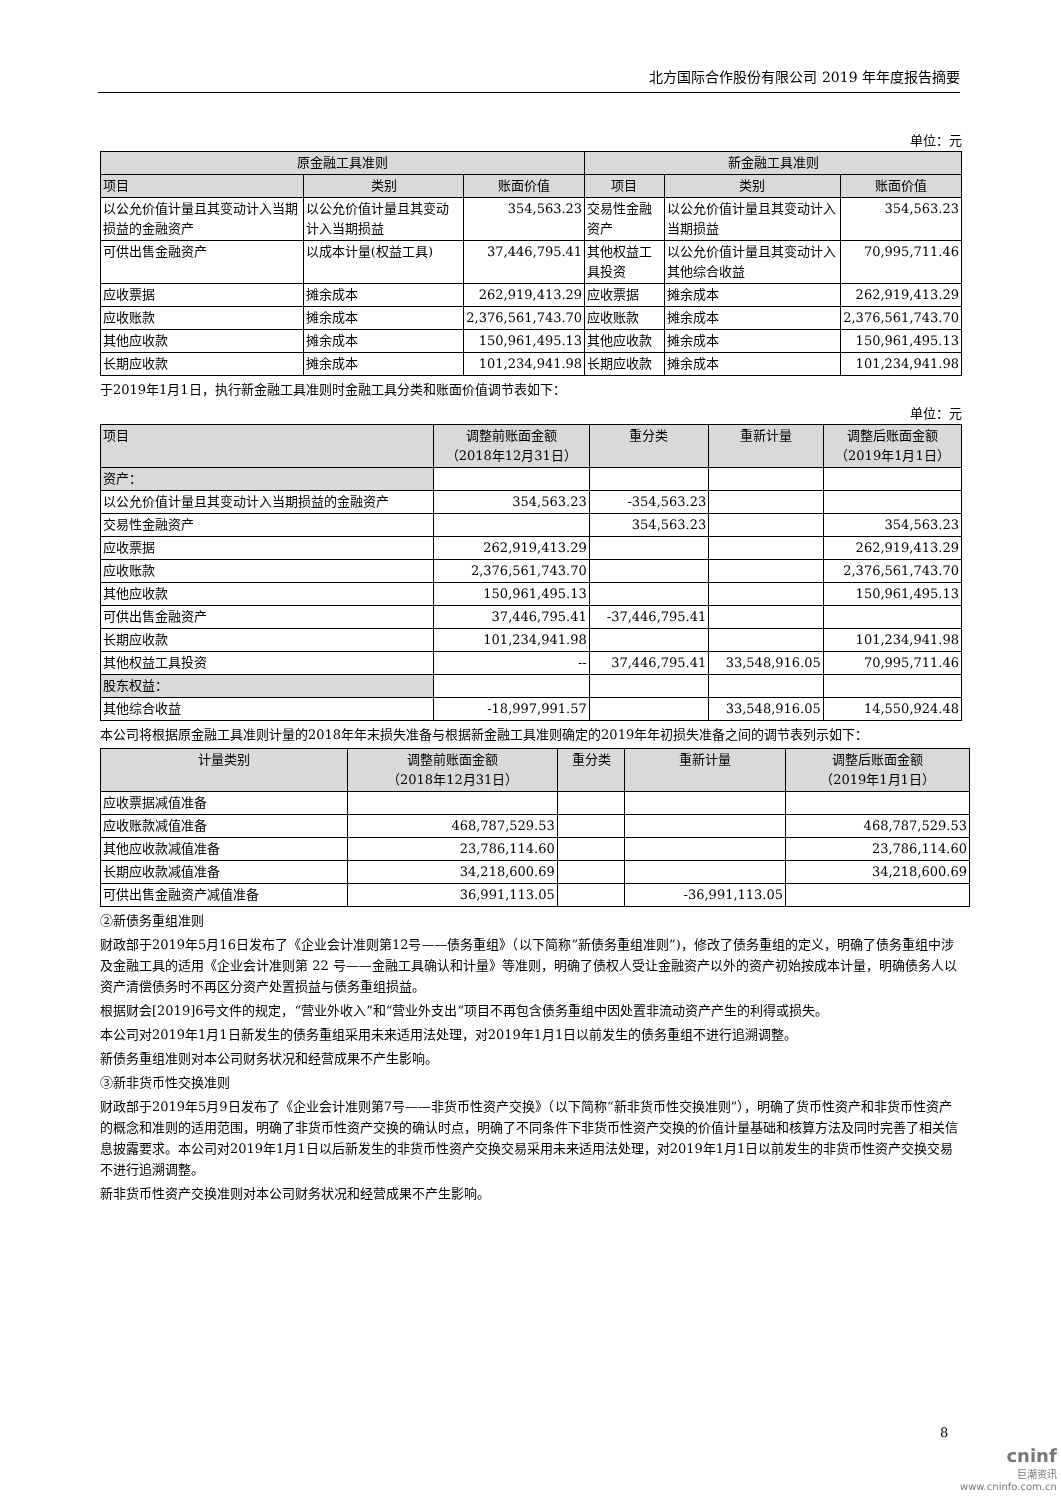北方国际合作股份有限公司 2019 年年度报告摘要
单位：元
| 原金融工具准则 | | | 新金融工具准则 | | |
| --- | --- | --- | --- | --- | --- |
| 项目 | 类别 | 账面价值 | 项目 | 类别 | 账面价值 |
| 以公允价值计量且其变动计入当期损益的金融资产 | 以公允价值计量且其变动计入当期损益 | 354,563.23 | 交易性金融资产 | 以公允价值计量且其变动计入当期损益 | 354,563.23 |
| 可供出售金融资产 | 以成本计量(权益工具) | 37,446,795.41 | 其他权益工具投资 | 以公允价值计量且其变动计入其他综合收益 | 70,995,711.46 |
| 应收票据 | 摊余成本 | 262,919,413.29 | 应收票据 | 摊余成本 | 262,919,413.29 |
| 应收账款 | 摊余成本 | 2,376,561,743.70 | 应收账款 | 摊余成本 | 2,376,561,743.70 |
| 其他应收款 | 摊余成本 | 150,961,495.13 | 其他应收款 | 摊余成本 | 150,961,495.13 |
| 长期应收款 | 摊余成本 | 101,234,941.98 | 长期应收款 | 摊余成本 | 101,234,941.98 |
于2019年1月1日，执行新金融工具准则时金融工具分类和账面价值调节表如下：
单位：元
| 项目 | 调整前账面金额 （2018年12月31日） | 重分类 | 重新计量 | 调整后账面金额 （2019年1月1日） |
| --- | --- | --- | --- | --- |
| 资产： | | | | |
| 以公允价值计量且其变动计入当期损益的金融资产 | 354,563.23 | -354,563.23 | | |
| 交易性金融资产 | | 354,563.23 | | 354,563.23 |
| 应收票据 | 262,919,413.29 | | | 262,919,413.29 |
| 应收账款 | 2,376,561,743.70 | | | 2,376,561,743.70 |
| 其他应收款 | 150,961,495.13 | | | 150,961,495.13 |
| 可供出售金融资产 | 37,446,795.41 | -37,446,795.41 | | |
| 长期应收款 | 101,234,941.98 | | | 101,234,941.98 |
| 其他权益工具投资 | -- | 37,446,795.41 | 33,548,916.05 | 70,995,711.46 |
| 股东权益： | | | | |
| 其他综合收益 | -18,997,991.57 | | 33,548,916.05 | 14,550,924.48 |
本公司将根据原金融工具准则计量的2018年年末损失准备与根据新金融工具准则确定的2019年年初损失准备之间的调节表列示如下：
| 计量类别 | 调整前账面金额 （2018年12月31日） | 重分类 | 重新计量 | 调整后账面金额 （2019年1月1日） |
| --- | --- | --- | --- | --- |
| 应收票据减值准备 | | | | |
| 应收账款减值准备 | 468,787,529.53 | | | 468,787,529.53 |
| 其他应收款减值准备 | 23,786,114.60 | | | 23,786,114.60 |
| 长期应收款减值准备 | 34,218,600.69 | | | 34,218,600.69 |
| 可供出售金融资产减值准备 | 36,991,113.05 | | -36,991,113.05 | |
②新债务重组准则
财政部于2019年5月16日发布了《企业会计准则第12号——债务重组》（以下简称”新债务重组准则”)，修改了债务重组的定义，明确了债务重组中涉及金融工具的适用《企业会计准则第 22 号——金融工具确认和计量》等准则，明确了债权人受让金融资产以外的资产初始按成本计量，明确债务人以资产清偿债务时不再区分资产处置损益与债务重组损益。
根据财会[2019]6号文件的规定，“营业外收入”和“营业外支出”项目不再包含债务重组中因处置非流动资产产生的利得或损失。
本公司对2019年1月1日新发生的债务重组采用未来适用法处理，对2019年1月1日以前发生的债务重组不进行追溯调整。
新债务重组准则对本公司财务状况和经营成果不产生影响。
③新非货币性交换准则
财政部于2019年5月9日发布了《企业会计准则第7号——非货币性资产交换》（以下简称“新非货币性交换准则”），明确了货币性资产和非货币性资产的概念和准则的适用范围，明确了非货币性资产交换的确认时点，明确了不同条件下非货币性资产交换的价值计量基础和核算方法及同时完善了相关信息披露要求。本公司对2019年1月1日以后新发生的非货币性资产交换交易采用未来适用法处理，对2019年1月1日以前发生的非货币性资产交换交易不进行追溯调整。
新非货币性资产交换准则对本公司财务状况和经营成果不产生影响。
8
cninf
巨潮资讯
www.cninfo.com.cn